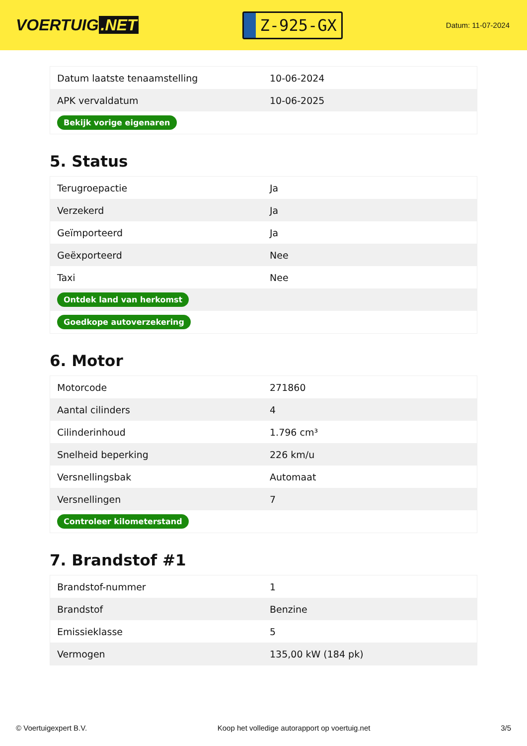VOERTUIG.NET
Z-925-GX
Datum: 11-07-2024
| Datum laatste tenaamstelling | 10-06-2024 |
| APK vervaldatum | 10-06-2025 |
| Bekijk vorige eigenaren | |
5. Status
| Terugroepactie | Ja |
| Verzekerd | Ja |
| Geïmporteerd | Ja |
| Geëxporteerd | Nee |
| Taxi | Nee |
| Ontdek land van herkomst | |
| Goedkope autoverzekering | |
6. Motor
| Motorcode | 271860 |
| Aantal cilinders | 4 |
| Cilinderinhoud | 1.796 cm³ |
| Snelheid beperking | 226 km/u |
| Versnellingsbak | Automaat |
| Versnellingen | 7 |
| Controleer kilometerstand | |
7. Brandstof #1
| Brandstof-nummer | 1 |
| Brandstof | Benzine |
| Emissieklasse | 5 |
| Vermogen | 135,00 kW (184 pk) |
© Voertuigexpert B.V. Koop het volledige autorapport op voertuig.net 3/5